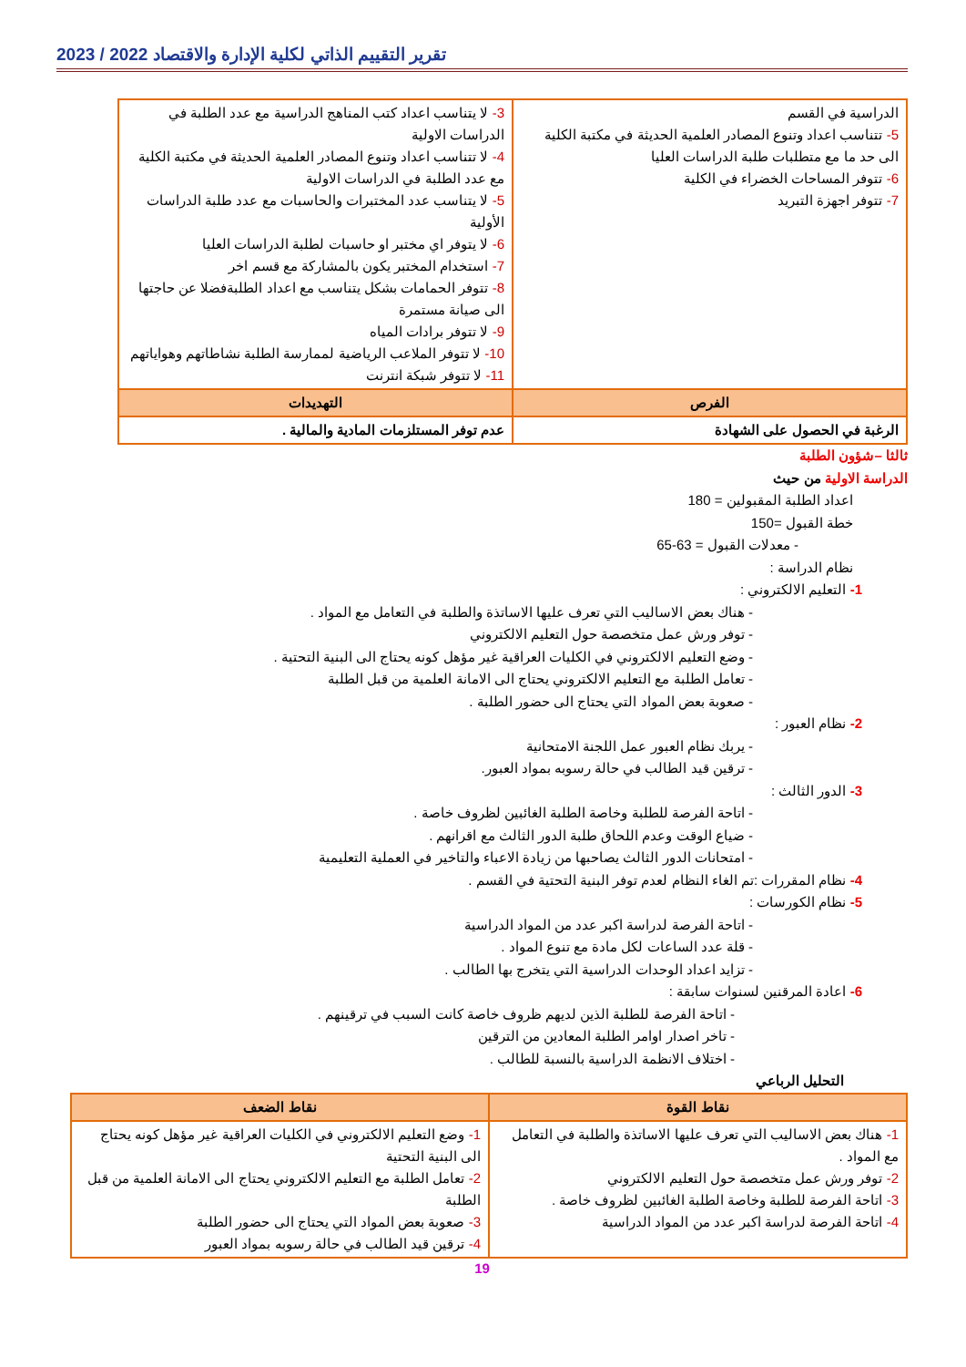تقرير التقييم الذاتي لكلية الإدارة والاقتصاد 2022 / 2023
| الدراسية في القسم 5- تتناسب اعداد وتنوع المصادر العلمية الحديثة في مكتبة الكلية الى حد ما مع متطلبات طلبة الدراسات العليا 6- تتوفر المساحات الخضراء في الكلية 7- تتوفر اجهزة التبريد | 3- لا يتناسب اعداد كتب المناهج الدراسية مع عدد الطلبة في الدراسات الاولية 4- لا تتناسب اعداد وتنوع المصادر العلمية الحديثة في مكتبة الكلية مع عدد الطلبة في الدراسات الاولية 5- لا يتناسب عدد المختبرات والحاسبات مع عدد طلبة الدراسات الأولية 6- لا يتوفر اي مختبر او حاسبات لطلبة الدراسات العليا 7- استخدام المختبر يكون بالمشاركة مع قسم اخر 8- تتوفر الحمامات بشكل يتناسب مع اعداد الطلبةفضلا عن حاجتها الى صيانة مستمرة 9- لا تتوفر برادات المياه 10- لا تتوفر الملاعب الرياضية لممارسة الطلبة نشاطاتهم وهواياتهم 11- لا تتوفر شبكة انترنت |
| الفرص | التهديدات |
| الرغبة في الحصول على الشهادة | عدم توفر المستلزمات المادية والمالية . |
ثالثا –شؤون الطلبة
الدراسة الاولية من حيث
اعداد الطلبة المقبولين = 180
خطة القبول =150
- معدلات القبول = 63-65
نظام الدراسة :
1- التعليم الالكتروني :
- هناك بعض الاساليب التي تعرف عليها الاساتذة والطلبة في التعامل مع المواد .
- توفر ورش عمل متخصصة حول التعليم الالكتروني
- وضع التعليم الالكتروني في الكليات العراقية غير مؤهل كونه يحتاج الى البنية التحتية .
- تعامل الطلبة مع التعليم الالكتروني يحتاج الى الامانة العلمية من قبل الطلبة
- صعوبة بعض المواد التي يحتاج الى حضور الطلبة .
2- نظام العبور :
- يربك نظام العبور عمل اللجنة الامتحانية
- ترقين قيد الطالب في حالة رسوبه بمواد العبور.
3- الدور الثالث :
- اتاحة الفرصة للطلبة وخاصة الطلبة الغائبين لظروف خاصة .
- ضياع الوقت وعدم اللحاق طلبة الدور الثالث مع اقرانهم .
- امتحانات الدور الثالث يصاحبها من زيادة الاعباء والتاخير في العملية التعليمية
4- نظام المقررات :تم الغاء النظام لعدم توفر البنية التحتية في القسم .
5- نظام الكورسات :
- اتاحة الفرصة لدراسة اكبر عدد من المواد الدراسية
- قلة عدد الساعات لكل مادة مع تنوع المواد .
- تزايد اعداد الوحدات الدراسية التي يتخرج بها الطالب .
6- اعادة المرقنين لسنوات سابقة :
- اتاحة الفرصة للطلبة الذين لديهم ظروف خاصة كانت السبب في ترقينهم .
- تاخر اصدار اوامر الطلبة المعادين من الترقين
- اختلاف الانظمة الدراسية بالنسبة للطالب .
التحليل الرباعي
| نقاط القوة | نقاط الضعف |
| --- | --- |
| 1- هناك بعض الاساليب التي تعرف عليها الاساتذة والطلبة في التعامل مع المواد . 2- توفر ورش عمل متخصصة حول التعليم الالكتروني 3- اتاحة الفرصة للطلبة وخاصة الطلبة الغائبين لظروف خاصة . 4- اتاحة الفرصة لدراسة اكبر عدد من المواد الدراسية | 1- وضع التعليم الالكتروني في الكليات العراقية غير مؤهل كونه يحتاج الى البنية التحتية 2- تعامل الطلبة مع التعليم الالكتروني يحتاج الى الامانة العلمية من قبل الطلبة 3- صعوبة بعض المواد التي يحتاج الى حضور الطلبة 4- ترقين قيد الطالب في حالة رسوبه بمواد العبور |
19